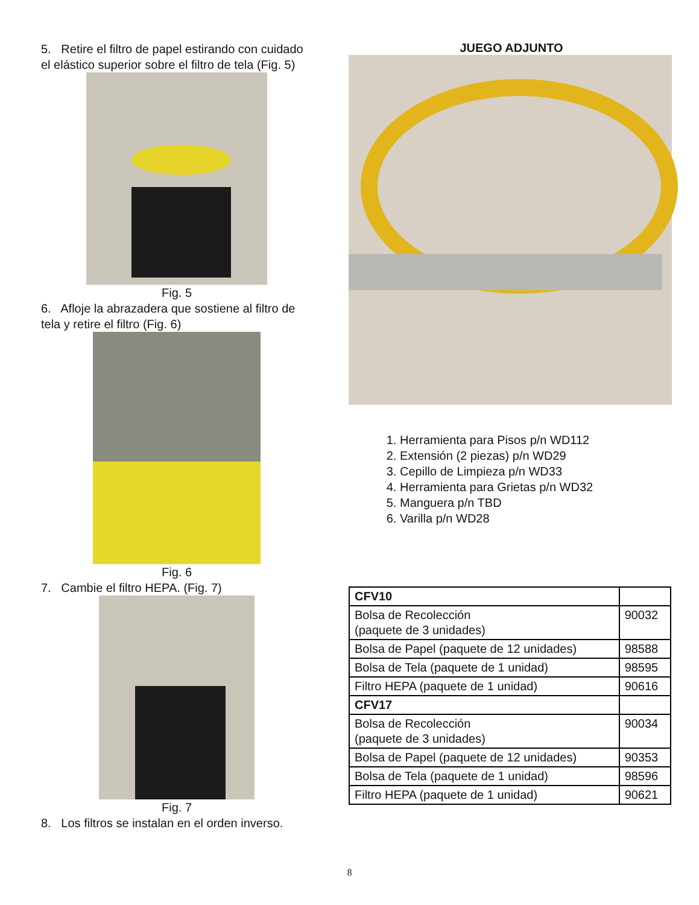5. Retire el filtro de papel estirando con cuidado el elástico superior sobre el filtro de tela (Fig. 5)
Fig. 5
6. Afloje la abrazadera que sostiene al filtro de tela y retire el filtro (Fig. 6)
Fig. 6
7. Cambie el filtro HEPA. (Fig. 7)
Fig. 7
8. Los filtros se instalan en el orden inverso.
JUEGO ADJUNTO
1. Herramienta para Pisos p/n WD112
2. Extensión (2 piezas) p/n WD29
3. Cepillo de Limpieza p/n WD33
4. Herramienta para Grietas p/n WD32
5. Manguera p/n TBD
6. Varilla p/n WD28
| CFV10 | |
| Bolsa de Recolección (paquete de 3 unidades) | 90032 |
| Bolsa de Papel (paquete de 12 unidades) | 98588 |
| Bolsa de Tela (paquete de 1 unidad) | 98595 |
| Filtro HEPA (paquete de 1 unidad) | 90616 |
| CFV17 | |
| Bolsa de Recolección (paquete de 3 unidades) | 90034 |
| Bolsa de Papel (paquete de 12 unidades) | 90353 |
| Bolsa de Tela (paquete de 1 unidad) | 98596 |
| Filtro HEPA (paquete de 1 unidad) | 90621 |
8